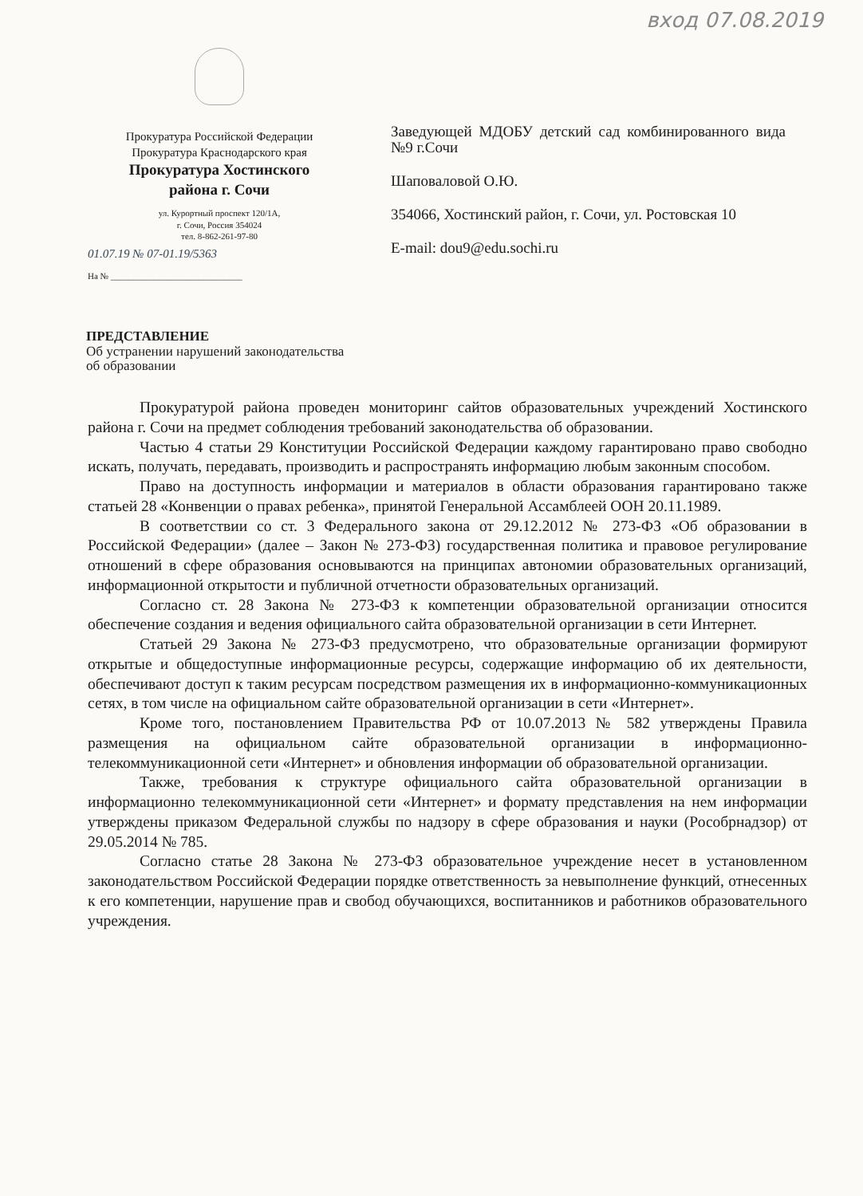вход 07.08.2019
Прокуратура Российской Федерации
Прокуратура Краснодарского края
Прокуратура Хостинского
района г. Сочи
ул. Курортный проспект 120/1А,
г. Сочи, Россия 354024
тел. 8-862-261-97-80
01.07.19 № 07-01.19/5363
На № ______________________________
Заведующей МДОБУ детский сад комбинированного вида №9 г.Сочи
Шаповаловой О.Ю.
354066, Хостинский район, г. Сочи, ул. Ростовская 10
E-mail: dou9@edu.sochi.ru
ПРЕДСТАВЛЕНИЕ
Об устранении нарушений законодательства
об образовании
Прокуратурой района проведен мониторинг сайтов образовательных учреждений Хостинского района г. Сочи на предмет соблюдения требований законодательства об образовании.
Частью 4 статьи 29 Конституции Российской Федерации каждому гарантировано право свободно искать, получать, передавать, производить и распространять информацию любым законным способом.
Право на доступность информации и материалов в области образования гарантировано также статьей 28 «Конвенции о правах ребенка», принятой Генеральной Ассамблеей ООН 20.11.1989.
В соответствии со ст. 3 Федерального закона от 29.12.2012 № 273-ФЗ «Об образовании в Российской Федерации» (далее – Закон № 273-ФЗ) государственная политика и правовое регулирование отношений в сфере образования основываются на принципах автономии образовательных организаций, информационной открытости и публичной отчетности образовательных организаций.
Согласно ст. 28 Закона № 273-ФЗ к компетенции образовательной организации относится обеспечение создания и ведения официального сайта образовательной организации в сети Интернет.
Статьей 29 Закона № 273-ФЗ предусмотрено, что образовательные организации формируют открытые и общедоступные информационные ресурсы, содержащие информацию об их деятельности, обеспечивают доступ к таким ресурсам посредством размещения их в информационно-коммуникационных сетях, в том числе на официальном сайте образовательной организации в сети «Интернет».
Кроме того, постановлением Правительства РФ от 10.07.2013 № 582 утверждены Правила размещения на официальном сайте образовательной организации в информационно-телекоммуникационной сети «Интернет» и обновления информации об образовательной организации.
Также, требования к структуре официального сайта образовательной организации в информационно телекоммуникационной сети «Интернет» и формату представления на нем информации утверждены приказом Федеральной службы по надзору в сфере образования и науки (Рособрнадзор) от 29.05.2014 № 785.
Согласно статье 28 Закона № 273-ФЗ образовательное учреждение несет в установленном законодательством Российской Федерации порядке ответственность за невыполнение функций, отнесенных к его компетенции, нарушение прав и свобод обучающихся, воспитанников и работников образовательного учреждения.